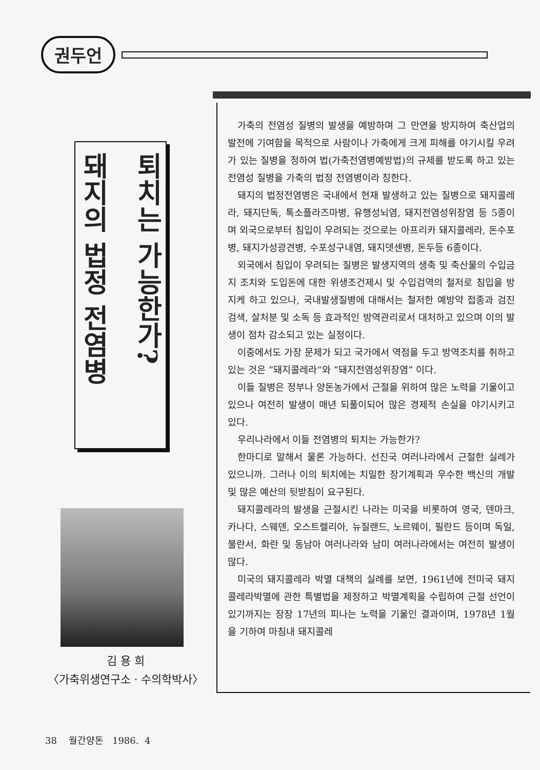권두언
퇴치는 가능한가?
돼지의 법정 전염병
김 용 희
〈가축위생연구소 · 수의학박사〉
가축의 전염성 질병의 발생을 예방하며 그 만연을 방지하여 축산업의 발전에 기여함을 목적으로 사람이나 가축에게 크게 피해를 야기시킬 우려가 있는 질병을 정하여 법(가축전염병예방법)의 규제를 받도록 하고 있는 전염성 질병을 가축의 법정 전염병이라 칭한다.
돼지의 법정전염병은 국내에서 현재 발생하고 있는 질병으로 돼지콜레라, 돼지단독, 톡소플라즈마병, 유행성뇌염, 돼지전염성위장염 등 5종이며 외국으로부터 침입이 우려되는 것으로는 아프리카 돼지콜레라, 돈수포병, 돼지가성광견병, 수포성구내염, 돼지뎃센병, 돈두등 6종이다.
외국에서 침입이 우려되는 질병은 발생지역의 생축 및 축산물의 수입금지 조치와 도입돈에 대한 위생조건제시 및 수입검역의 철저로 침입을 방지케 하고 있으나, 국내발생질병에 대해서는 철저한 예방약 접종과 검진검색, 살처분 및 소독 등 효과적인 방역관리로서 대처하고 있으며 이의 발생이 점차 감소되고 있는 실정이다.
이중에서도 가장 문제가 되고 국가에서 역점을 두고 방역조치를 취하고 있는 것은 ”돼지콜레라“와 ”돼지전염성위장염” 이다.
이들 질병은 정부나 양돈농가에서 근절을 위하여 많은 노력을 기울이고 있으나 여전히 발생이 매년 되풀이되어 많은 경제적 손실을 야기시키고 있다.
우리나라에서 이들 전염병의 퇴치는 가능한가?
한마디로 말해서 물론 가능하다. 선진국 여러나라에서 근절한 실례가 있으니까. 그러나 이의 퇴치에는 치밀한 장기계획과 우수한 백신의 개발 및 많은 예산의 뒷받침이 요구된다.
돼지콜레라의 발생을 근절시킨 나라는 미국을 비롯하여 영국, 덴마크, 카나다, 스웨덴, 오스트렐리아, 뉴질랜드, 노르웨이, 필란드 등이며 독일, 불란서, 화란 및 동남아 여러나라와 남미 여러나라에서는 여전히 발생이 많다.
미국의 돼지콜레라 박멸 대책의 실례를 보면, 1961년에 전미국 돼지콜레라박멸에 관한 특별법을 제정하고 박멸계획을 수립하여 근절 선언이 있기까지는 장장 17년의 피나는 노력을 기울인 결과이며, 1978년 1월을 기하여 마침내 돼지콜레
38 월간양돈 1986. 4